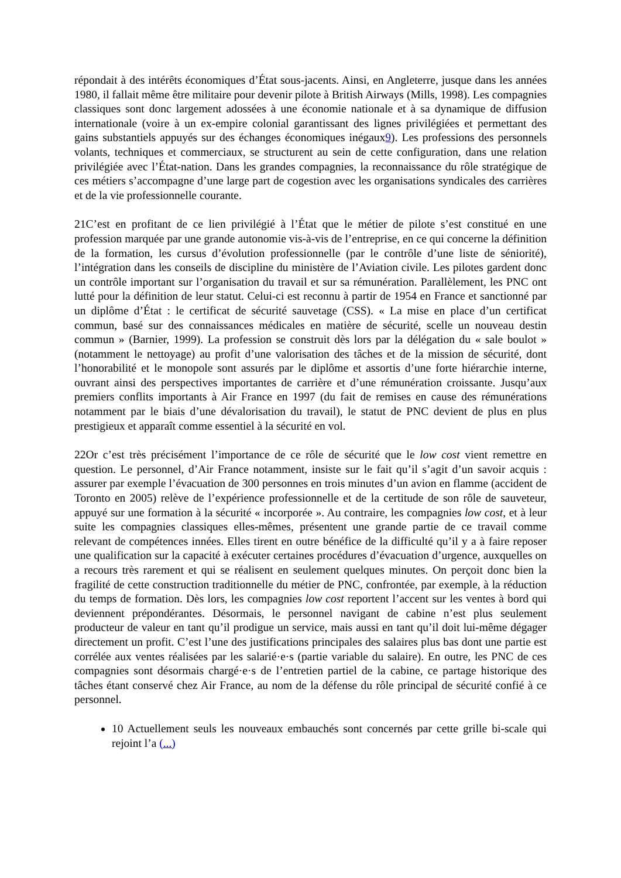répondait à des intérêts économiques d’État sous-jacents. Ainsi, en Angleterre, jusque dans les années 1980, il fallait même être militaire pour devenir pilote à British Airways (Mills, 1998). Les compagnies classiques sont donc largement adossées à une économie nationale et à sa dynamique de diffusion internationale (voire à un ex-empire colonial garantissant des lignes privilégiées et permettant des gains substantiels appuyés sur des échanges économiques inégaux9). Les professions des personnels volants, techniques et commerciaux, se structurent au sein de cette configuration, dans une relation privilégiée avec l’État-nation. Dans les grandes compagnies, la reconnaissance du rôle stratégique de ces métiers s’accompagne d’une large part de cogestion avec les organisations syndicales des carrières et de la vie professionnelle courante.
21C’est en profitant de ce lien privilégié à l’État que le métier de pilote s’est constitué en une profession marquée par une grande autonomie vis-à-vis de l’entreprise, en ce qui concerne la définition de la formation, les cursus d’évolution professionnelle (par le contrôle d’une liste de séniorité), l’intégration dans les conseils de discipline du ministère de l’Aviation civile. Les pilotes gardent donc un contrôle important sur l’organisation du travail et sur sa rémunération. Parallèlement, les PNC ont lutté pour la définition de leur statut. Celui-ci est reconnu à partir de 1954 en France et sanctionné par un diplôme d’État : le certificat de sécurité sauvetage (CSS). « La mise en place d’un certificat commun, basé sur des connaissances médicales en matière de sécurité, scelle un nouveau destin commun » (Barnier, 1999). La profession se construit dès lors par la délégation du « sale boulot » (notamment le nettoyage) au profit d’une valorisation des tâches et de la mission de sécurité, dont l’honorabilité et le monopole sont assurés par le diplôme et assortis d’une forte hiérarchie interne, ouvrant ainsi des perspectives importantes de carrière et d’une rémunération croissante. Jusqu’aux premiers conflits importants à Air France en 1997 (du fait de remises en cause des rémunérations notamment par le biais d’une dévalorisation du travail), le statut de PNC devient de plus en plus prestigieux et apparaît comme essentiel à la sécurité en vol.
22Or c’est très précisément l’importance de ce rôle de sécurité que le low cost vient remettre en question. Le personnel, d’Air France notamment, insiste sur le fait qu’il s’agit d’un savoir acquis : assurer par exemple l’évacuation de 300 personnes en trois minutes d’un avion en flamme (accident de Toronto en 2005) relève de l’expérience professionnelle et de la certitude de son rôle de sauveteur, appuyé sur une formation à la sécurité « incorporée ». Au contraire, les compagnies low cost, et à leur suite les compagnies classiques elles-mêmes, présentent une grande partie de ce travail comme relevant de compétences innées. Elles tirent en outre bénéfice de la difficulté qu’il y a à faire reposer une qualification sur la capacité à exécuter certaines procédures d’évacuation d’urgence, auxquelles on a recours très rarement et qui se réalisent en seulement quelques minutes. On perçoit donc bien la fragilité de cette construction traditionnelle du métier de PNC, confrontée, par exemple, à la réduction du temps de formation. Dès lors, les compagnies low cost reportent l’accent sur les ventes à bord qui deviennent prépondérantes. Désormais, le personnel navigant de cabine n’est plus seulement producteur de valeur en tant qu’il prodigue un service, mais aussi en tant qu’il doit lui-même dégager directement un profit. C’est l’une des justifications principales des salaires plus bas dont une partie est corrélée aux ventes réalisées par les salarié·e·s (partie variable du salaire). En outre, les PNC de ces compagnies sont désormais chargé·e·s de l’entretien partiel de la cabine, ce partage historique des tâches étant conservé chez Air France, au nom de la défense du rôle principal de sécurité confié à ce personnel.
10 Actuellement seuls les nouveaux embauchés sont concernés par cette grille bi-scale qui rejoint l’a (...)